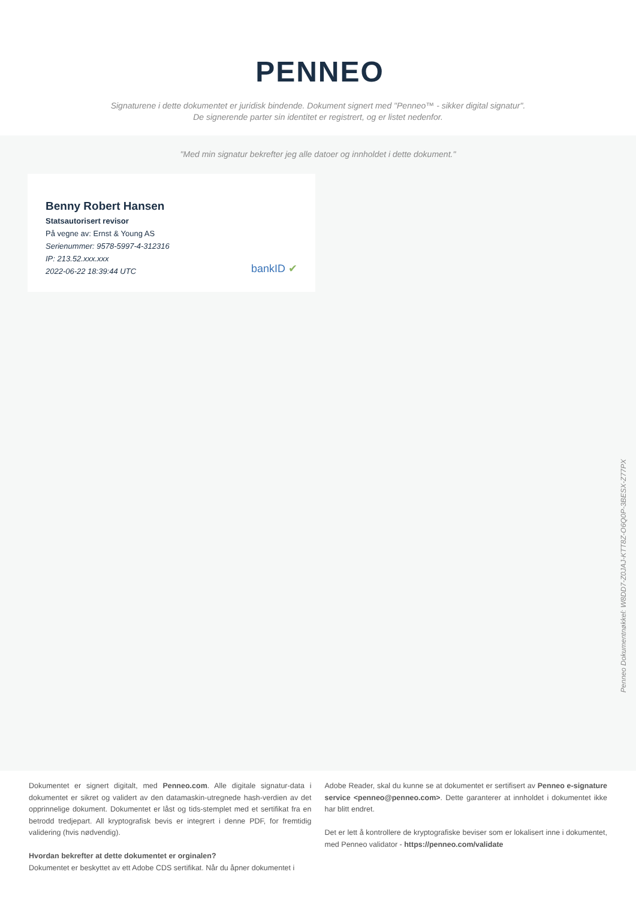PENNEO
Signaturene i dette dokumentet er juridisk bindende. Dokument signert med "Penneo™ - sikker digital signatur".
De signerende parter sin identitet er registrert, og er listet nedenfor.
"Med min signatur bekrefter jeg alle datoer og innholdet i dette dokument."
Benny Robert Hansen
Statsautorisert revisor
På vegne av: Ernst & Young AS
Serienummer: 9578-5997-4-312316
IP: 213.52.xxx.xxx
2022-06-22 18:39:44 UTC
bankID ✔
Penneo Dokumentnøkkel: W8DD7-Z0JAJ-KTT8Z-O6Q0P-3BESX-Z77PX
Dokumentet er signert digitalt, med Penneo.com. Alle digitale signatur-data i dokumentet er sikret og validert av den datamaskin-utregnede hash-verdien av det opprinnelige dokument. Dokumentet er låst og tids-stemplet med et sertifikat fra en betrodd tredjepart. All kryptografisk bevis er integrert i denne PDF, for fremtidig validering (hvis nødvendig).
Hvordan bekrefter at dette dokumentet er orginalen?
Dokumentet er beskyttet av ett Adobe CDS sertifikat. Når du åpner dokumentet i
Adobe Reader, skal du kunne se at dokumentet er sertifisert av Penneo e-signature service <penneo@penneo.com>. Dette garanterer at innholdet i dokumentet ikke har blitt endret.
Det er lett å kontrollere de kryptografiske beviser som er lokalisert inne i dokumentet, med Penneo validator - https://penneo.com/validate